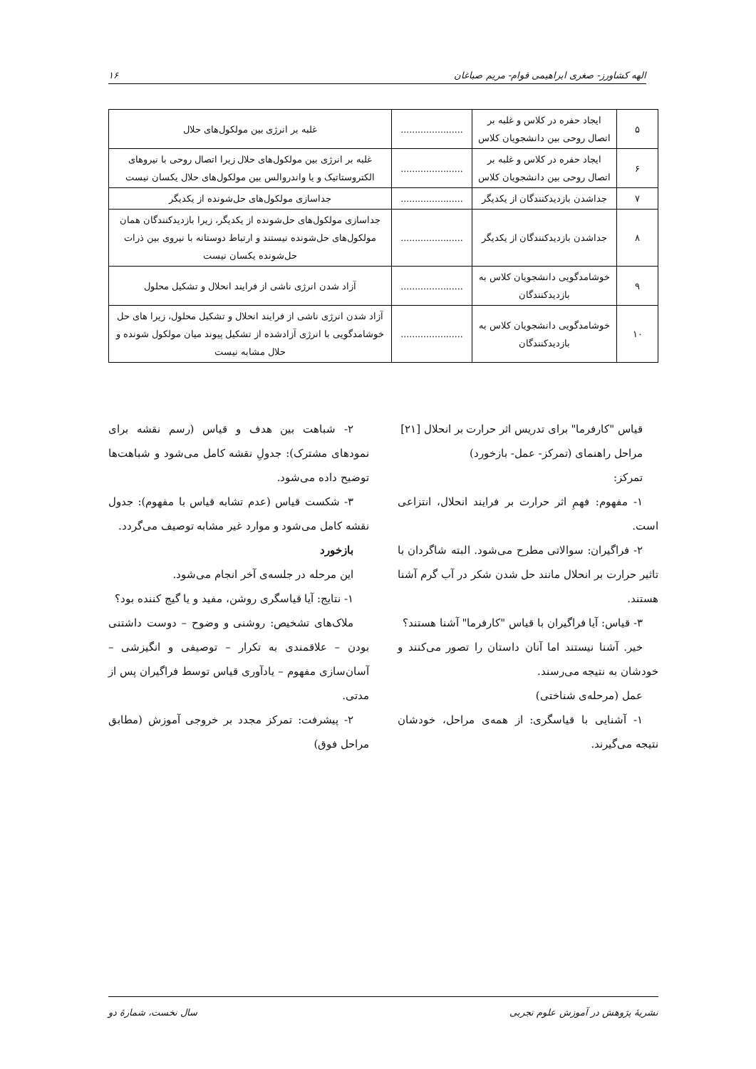الهه کشاورز- صغری ابراهیمی قوام- مریم صباغان ۱۶
| ۵ | ایجاد حفره در کلاس و غلبه بر اتصال روحی بین دانشجویان کلاس | ...................... | غلبه بر انرژی بین مولکول‌های حلال |
| ۶ | ایجاد حفره در کلاس و غلبه بر اتصال روحی بین دانشجویان کلاس | ...................... | غلبه بر انرژی بین مولکول‌های حلال زیرا اتصال روحی با نیروهای الکتروستاتیک و یا واندروالس بین مولکول‌های حلال یکسان نیست |
| ۷ | جداشدن بازدیدکنندگان از یکدیگر | ...................... | جداسازی مولکول‌های حل‌شونده از یکدیگر |
| ۸ | جداشدن بازدیدکنندگان از یکدیگر | ...................... | جداسازی مولکول‌های حل‌شونده از یکدیگر، زیرا بازدیدکنندگان همان مولکول‌های حل‌شونده نیستند و ارتباط دوستانه با نیروی بین ذرات حل‌شونده یکسان نیست |
| ۹ | خوشامدگویی دانشجویان کلاس به بازدیدکنندگان | ...................... | آزاد شدن انرژی ناشی از فرایند انحلال و تشکیل محلول |
| ۱۰ | خوشامدگویی دانشجویان کلاس به بازدیدکنندگان | ...................... | آزاد شدن انرژی ناشی از فرایند انحلال و تشکیل محلول، زیرا های حل خوشامدگویی با انرژی آزادشده از تشکیل پیوند میان مولکول شونده و حلال مشابه نیست |
قیاس "کارفرما" برای تدریس اثر حرارت بر انحلال [۲۱]
مراحل راهنمای (تمرکز- عمل- بازخورد)
تمرکز:
۱- مفهوم: فهمِ اثر حرارت بر فرایند انحلال، انتزاعی است.
۲- فراگیران: سوالاتی مطرح می‌شود. البته شاگردان با تاثیر حرارت بر انحلال مانند حل شدن شکر در آب گرم آشنا هستند.
۳- قیاس: آیا فراگیران با قیاس "کارفرما" آشنا هستند؟
خیر. آشنا نیستند اما آنان داستان را تصور می‌کنند و خودشان به نتیجه می‌رسند.
عمل (مرحله‌ی شناختی)
۱- آشنایی با قیاسگری: از همه‌ی مراحل، خودشان نتیجه می‌گیرند.
۲- شباهت بین هدف و قیاس (رسم نقشه برای نمودهای مشترک): جدولِ نقشه کامل می‌شود و شباهت‌ها توضیح داده می‌شود.
۳- شکست قیاس (عدم تشابه قیاس با مفهوم): جدول نقشه کامل می‌شود و موارد غیر مشابه توصیف می‌گردد.
بازخورد
این مرحله در جلسه‌ی آخر انجام می‌شود.
۱- نتایج: آیا قیاسگری روشن، مفید و یا گیج کننده بود؟
ملاک‌های تشخیص: روشنی و وضوح – دوست داشتنی بودن – علاقمندی به تکرار – توصیفی و انگیزشی – آسان‌سازی مفهوم – یادآوری قیاس توسط فراگیران پس از مدتی.
۲- پیشرفت: تمرکز مجدد بر خروجی آموزش (مطابق مراحل فوق)
نشریهٔ پژوهش در آموزش علوم تجربی سال نخست، شمارهٔ دو